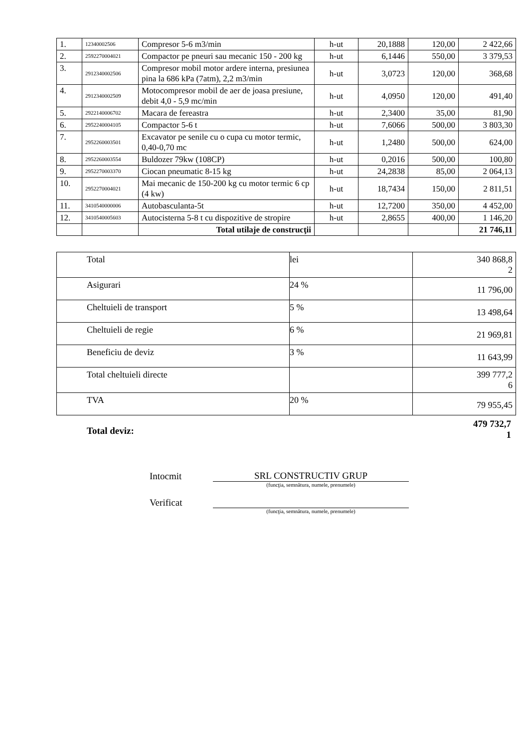| 1. | 12340002506 | Compresor 5-6 m3/min | h-ut | 20,1888 | 120,00 | 2 422,66 |
| 2. | 2592270004021 | Compactor pe pneuri sau mecanic 150 - 200 kg | h-ut | 6,1446 | 550,00 | 3 379,53 |
| 3. | 2912340002506 | Compresor mobil motor ardere interna, presiunea pina la 686 kPa (7atm), 2,2 m3/min | h-ut | 3,0723 | 120,00 | 368,68 |
| 4. | 2912340002509 | Motocompresor mobil de aer de joasa presiune, debit 4,0 - 5,9 mc/min | h-ut | 4,0950 | 120,00 | 491,40 |
| 5. | 2922140006702 | Macara de fereastra | h-ut | 2,3400 | 35,00 | 81,90 |
| 6. | 2952240004105 | Compactor 5-6 t | h-ut | 7,6066 | 500,00 | 3 803,30 |
| 7. | 2952260003501 | Excavator pe senile cu o cupa cu motor termic, 0,40-0,70 mc | h-ut | 1,2480 | 500,00 | 624,00 |
| 8. | 2952260003554 | Buldozer 79kw (108CP) | h-ut | 0,2016 | 500,00 | 100,80 |
| 9. | 2952270003370 | Ciocan pneumatic 8-15 kg | h-ut | 24,2838 | 85,00 | 2 064,13 |
| 10. | 2952270004021 | Mai mecanic de 150-200 kg cu motor termic 6 cp (4 kw) | h-ut | 18,7434 | 150,00 | 2 811,51 |
| 11. | 3410540000006 | Autobasculanta-5t | h-ut | 12,7200 | 350,00 | 4 452,00 |
| 12. | 3410540005603 | Autocisterna 5-8 t cu dispozitive de stropire | h-ut | 2,8655 | 400,00 | 1 146,20 |
| | | Total utilaje de construcţii | | | | 21 746,11 |
| Total | lei | 340 868,8 2 |
| Asigurari | 24 % | 11 796,00 |
| Cheltuieli de transport | 5 % | 13 498,64 |
| Cheltuieli de regie | 6 % | 21 969,81 |
| Beneficiu de deviz | 3 % | 11 643,99 |
| Total cheltuieli directe | | 399 777,2 6 |
| TVA | 20 % | 79 955,45 |
Total deviz: 479 732,7
1
Intocmit SRL CONSTRUCTIV GRUP
(funcţia, semnătura, numele, prenumele)
Verificat
(funcţia, semnătura, numele, prenumele)